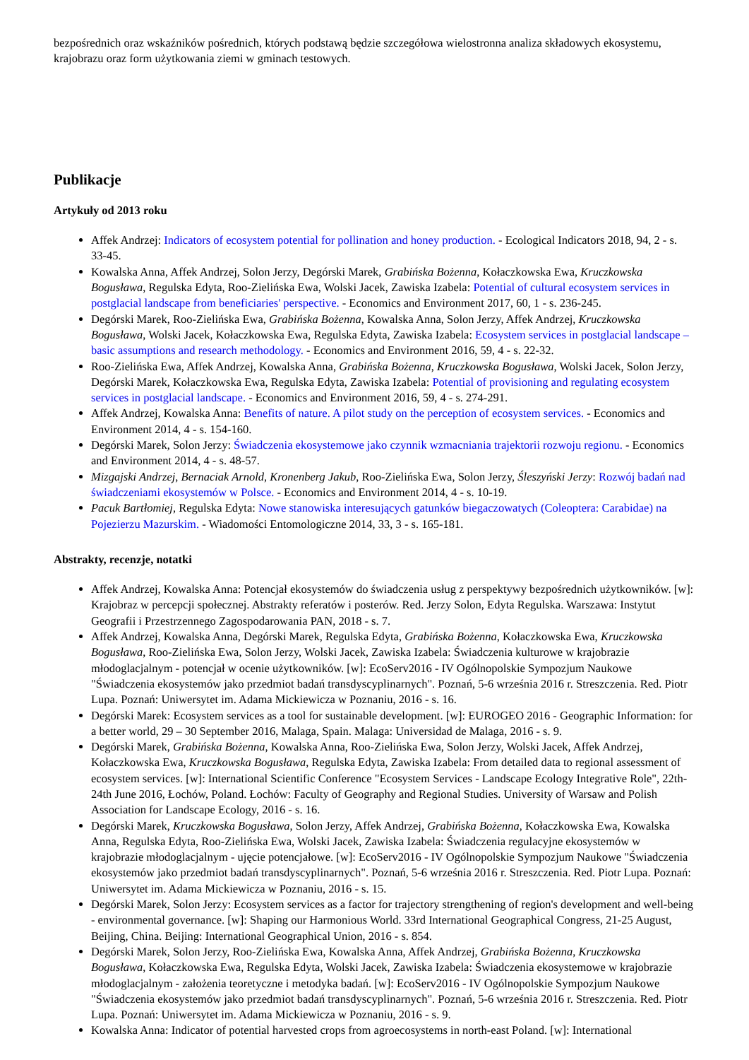bezpośrednich oraz wskaźników pośrednich, których podstawą będzie szczegółowa wielostronna analiza składowych ekosystemu, krajobrazu oraz form użytkowania ziemi w gminach testowych.
Publikacje
Artykuły od 2013 roku
Affek Andrzej: Indicators of ecosystem potential for pollination and honey production. - Ecological Indicators 2018, 94, 2 - s. 33-45.
Kowalska Anna, Affek Andrzej, Solon Jerzy, Degórski Marek, Grabińska Bożenna, Kołaczkowska Ewa, Kruczkowska Bogusława, Regulska Edyta, Roo-Zielińska Ewa, Wolski Jacek, Zawiska Izabela: Potential of cultural ecosystem services in postglacial landscape from beneficiaries' perspective. - Economics and Environment 2017, 60, 1 - s. 236-245.
Degórski Marek, Roo-Zielińska Ewa, Grabińska Bożenna, Kowalska Anna, Solon Jerzy, Affek Andrzej, Kruczkowska Bogusława, Wolski Jacek, Kołaczkowska Ewa, Regulska Edyta, Zawiska Izabela: Ecosystem services in postglacial landscape – basic assumptions and research methodology. - Economics and Environment 2016, 59, 4 - s. 22-32.
Roo-Zielińska Ewa, Affek Andrzej, Kowalska Anna, Grabińska Bożenna, Kruczkowska Bogusława, Wolski Jacek, Solon Jerzy, Degórski Marek, Kołaczkowska Ewa, Regulska Edyta, Zawiska Izabela: Potential of provisioning and regulating ecosystem services in postglacial landscape. - Economics and Environment 2016, 59, 4 - s. 274-291.
Affek Andrzej, Kowalska Anna: Benefits of nature. A pilot study on the perception of ecosystem services. - Economics and Environment 2014, 4 - s. 154-160.
Degórski Marek, Solon Jerzy: Świadczenia ekosystemowe jako czynnik wzmacniania trajektorii rozwoju regionu. - Economics and Environment 2014, 4 - s. 48-57.
Mizgajski Andrzej, Bernaciak Arnold, Kronenberg Jakub, Roo-Zielińska Ewa, Solon Jerzy, Śleszyński Jerzy: Rozwój badań nad świadczeniami ekosystemów w Polsce. - Economics and Environment 2014, 4 - s. 10-19.
Pacuk Bartłomiej, Regulska Edyta: Nowe stanowiska interesujących gatunków biegaczowatych (Coleoptera: Carabidae) na Pojezierzu Mazurskim. - Wiadomości Entomologiczne 2014, 33, 3 - s. 165-181.
Abstrakty, recenzje, notatki
Affek Andrzej, Kowalska Anna: Potencjał ekosystemów do świadczenia usług z perspektywy bezpośrednich użytkowników. [w]: Krajobraz w percepcji społecznej. Abstrakty referatów i posterów. Red. Jerzy Solon, Edyta Regulska. Warszawa: Instytut Geografii i Przestrzennego Zagospodarowania PAN, 2018 - s. 7.
Affek Andrzej, Kowalska Anna, Degórski Marek, Regulska Edyta, Grabińska Bożenna, Kołaczkowska Ewa, Kruczkowska Bogusława, Roo-Zielińska Ewa, Solon Jerzy, Wolski Jacek, Zawiska Izabela: Świadczenia kulturowe w krajobrazie młodoglacjalnym - potencjał w ocenie użytkowników. [w]: EcoServ2016 - IV Ogólnopolskie Sympozjum Naukowe "Świadczenia ekosystemów jako przedmiot badań transdyscyplinarnych". Poznań, 5-6 września 2016 r. Streszczenia. Red. Piotr Lupa. Poznań: Uniwersytet im. Adama Mickiewicza w Poznaniu, 2016 - s. 16.
Degórski Marek: Ecosystem services as a tool for sustainable development. [w]: EUROGEO 2016 - Geographic Information: for a better world, 29 – 30 September 2016, Malaga, Spain. Malaga: Universidad de Malaga, 2016 - s. 9.
Degórski Marek, Grabińska Bożenna, Kowalska Anna, Roo-Zielińska Ewa, Solon Jerzy, Wolski Jacek, Affek Andrzej, Kołaczkowska Ewa, Kruczkowska Bogusława, Regulska Edyta, Zawiska Izabela: From detailed data to regional assessment of ecosystem services. [w]: International Scientific Conference "Ecosystem Services - Landscape Ecology Integrative Role", 22th-24th June 2016, Łochów, Poland. Łochów: Faculty of Geography and Regional Studies. University of Warsaw and Polish Association for Landscape Ecology, 2016 - s. 16.
Degórski Marek, Kruczkowska Bogusława, Solon Jerzy, Affek Andrzej, Grabińska Bożenna, Kołaczkowska Ewa, Kowalska Anna, Regulska Edyta, Roo-Zielińska Ewa, Wolski Jacek, Zawiska Izabela: Świadczenia regulacyjne ekosystemów w krajobrazie młodoglacjalnym - ujęcie potencjałowe. [w]: EcoServ2016 - IV Ogólnopolskie Sympozjum Naukowe "Świadczenia ekosystemów jako przedmiot badań transdyscyplinarnych". Poznań, 5-6 września 2016 r. Streszczenia. Red. Piotr Lupa. Poznań: Uniwersytet im. Adama Mickiewicza w Poznaniu, 2016 - s. 15.
Degórski Marek, Solon Jerzy: Ecosystem services as a factor for trajectory strengthening of region's development and well-being - environmental governance. [w]: Shaping our Harmonious World. 33rd International Geographical Congress, 21-25 August, Beijing, China. Beijing: International Geographical Union, 2016 - s. 854.
Degórski Marek, Solon Jerzy, Roo-Zielińska Ewa, Kowalska Anna, Affek Andrzej, Grabińska Bożenna, Kruczkowska Bogusława, Kołaczkowska Ewa, Regulska Edyta, Wolski Jacek, Zawiska Izabela: Świadczenia ekosystemowe w krajobrazie młodoglacjalnym - założenia teoretyczne i metodyka badań. [w]: EcoServ2016 - IV Ogólnopolskie Sympozjum Naukowe "Świadczenia ekosystemów jako przedmiot badań transdyscyplinarnych". Poznań, 5-6 września 2016 r. Streszczenia. Red. Piotr Lupa. Poznań: Uniwersytet im. Adama Mickiewicza w Poznaniu, 2016 - s. 9.
Kowalska Anna: Indicator of potential harvested crops from agroecosystems in north-east Poland. [w]: International